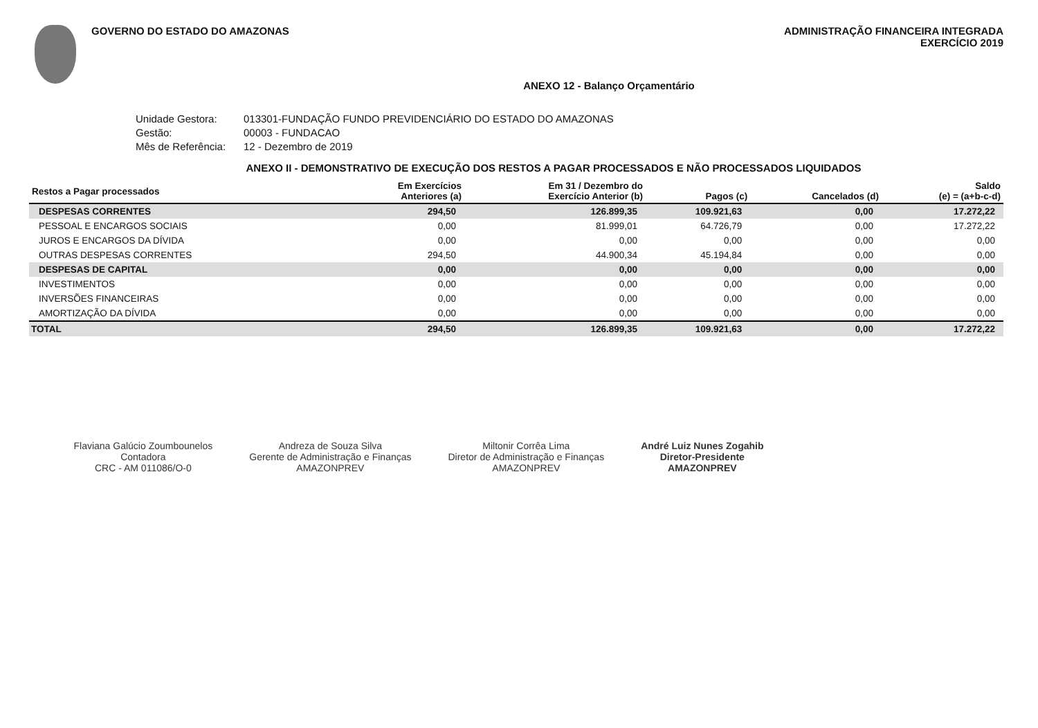GOVERNO DO ESTADO DO AMAZONAS ADMINISTRAÇÃO FINANCEIRA INTEGRADA
EXERCÍCIO 2019
ANEXO 12 - Balanço Orçamentário
Unidade Gestora: 013301-FUNDAÇÃO FUNDO PREVIDENCIÁRIO DO ESTADO DO AMAZONAS
Gestão: 00003 - FUNDACAO
Mês de Referência: 12 - Dezembro de 2019
ANEXO II - DEMONSTRATIVO DE EXECUÇÃO DOS RESTOS A PAGAR PROCESSADOS E NÃO PROCESSADOS LIQUIDADOS
| Restos a Pagar processados | Em Exercícios Anteriores (a) | Em 31 / Dezembro do Exercício Anterior (b) | Pagos (c) | Cancelados (d) | Saldo (e) = (a+b-c-d) |
| --- | --- | --- | --- | --- | --- |
| DESPESAS CORRENTES | 294,50 | 126.899,35 | 109.921,63 | 0,00 | 17.272,22 |
| PESSOAL E ENCARGOS SOCIAIS | 0,00 | 81.999,01 | 64.726,79 | 0,00 | 17.272,22 |
| JUROS E ENCARGOS DA DÍVIDA | 0,00 | 0,00 | 0,00 | 0,00 | 0,00 |
| OUTRAS DESPESAS CORRENTES | 294,50 | 44.900,34 | 45.194,84 | 0,00 | 0,00 |
| DESPESAS DE CAPITAL | 0,00 | 0,00 | 0,00 | 0,00 | 0,00 |
| INVESTIMENTOS | 0,00 | 0,00 | 0,00 | 0,00 | 0,00 |
| INVERSÕES FINANCEIRAS | 0,00 | 0,00 | 0,00 | 0,00 | 0,00 |
| AMORTIZAÇÃO DA DÍVIDA | 0,00 | 0,00 | 0,00 | 0,00 | 0,00 |
| TOTAL | 294,50 | 126.899,35 | 109.921,63 | 0,00 | 17.272,22 |
Flaviana Galúcio Zoumbounelos
Contadora
CRC - AM 011086/O-0
Andreza de Souza Silva
Gerente de Administração e Finanças
AMAZONPREV
Miltonir Corrêa Lima
Diretor de Administração e Finanças
AMAZONPREV
André Luiz Nunes Zogahib
Diretor-Presidente
AMAZONPREV